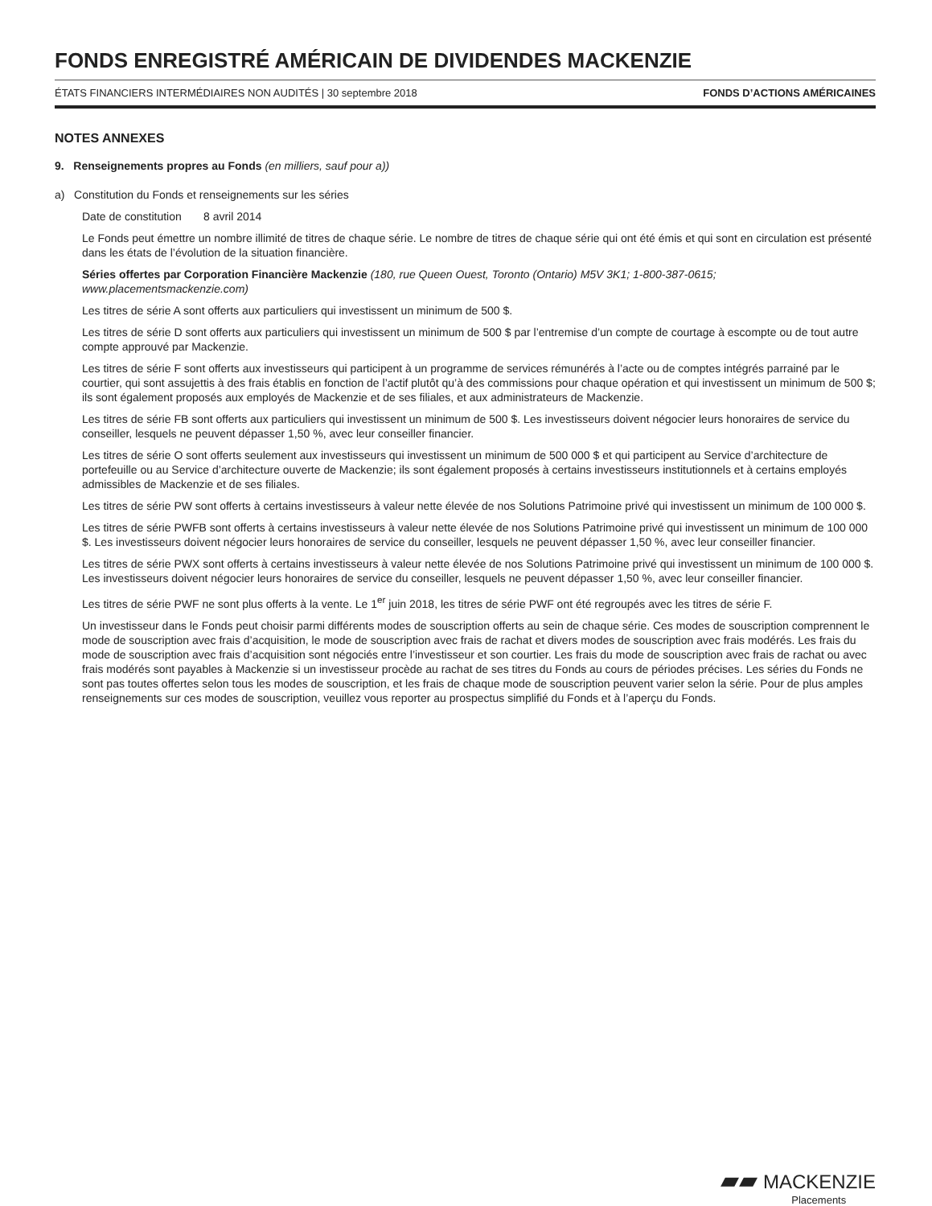FONDS ENREGISTRÉ AMÉRICAIN DE DIVIDENDES MACKENZIE
ÉTATS FINANCIERS INTERMÉDIAIRES NON AUDITÉS | 30 septembre 2018 FONDS D’ACTIONS AMÉRICAINES
NOTES ANNEXES
9. Renseignements propres au Fonds (en milliers, sauf pour a))
a) Constitution du Fonds et renseignements sur les séries
Date de constitution 8 avril 2014
Le Fonds peut émettre un nombre illimité de titres de chaque série. Le nombre de titres de chaque série qui ont été émis et qui sont en circulation est présenté dans les états de l’évolution de la situation financière.
Séries offertes par Corporation Financière Mackenzie (180, rue Queen Ouest, Toronto (Ontario) M5V 3K1; 1-800-387-0615; www.placementsmackenzie.com)
Les titres de série A sont offerts aux particuliers qui investissent un minimum de 500 $.
Les titres de série D sont offerts aux particuliers qui investissent un minimum de 500 $ par l’entremise d’un compte de courtage à escompte ou de tout autre compte approuvé par Mackenzie.
Les titres de série F sont offerts aux investisseurs qui participent à un programme de services rémunérés à l’acte ou de comptes intégrés parrainé par le courtier, qui sont assujettis à des frais établis en fonction de l’actif plutôt qu’à des commissions pour chaque opération et qui investissent un minimum de 500 $; ils sont également proposés aux employés de Mackenzie et de ses filiales, et aux administrateurs de Mackenzie.
Les titres de série FB sont offerts aux particuliers qui investissent un minimum de 500 $. Les investisseurs doivent négocier leurs honoraires de service du conseiller, lesquels ne peuvent dépasser 1,50 %, avec leur conseiller financier.
Les titres de série O sont offerts seulement aux investisseurs qui investissent un minimum de 500 000 $ et qui participent au Service d’architecture de portefeuille ou au Service d’architecture ouverte de Mackenzie; ils sont également proposés à certains investisseurs institutionnels et à certains employés admissibles de Mackenzie et de ses filiales.
Les titres de série PW sont offerts à certains investisseurs à valeur nette élevée de nos Solutions Patrimoine privé qui investissent un minimum de 100 000 $.
Les titres de série PWFB sont offerts à certains investisseurs à valeur nette élevée de nos Solutions Patrimoine privé qui investissent un minimum de 100 000 $. Les investisseurs doivent négocier leurs honoraires de service du conseiller, lesquels ne peuvent dépasser 1,50 %, avec leur conseiller financier.
Les titres de série PWX sont offerts à certains investisseurs à valeur nette élevée de nos Solutions Patrimoine privé qui investissent un minimum de 100 000 $. Les investisseurs doivent négocier leurs honoraires de service du conseiller, lesquels ne peuvent dépasser 1,50 %, avec leur conseiller financier.
Les titres de série PWF ne sont plus offerts à la vente. Le 1<sup>er</sup> juin 2018, les titres de série PWF ont été regroupés avec les titres de série F.
Un investisseur dans le Fonds peut choisir parmi différents modes de souscription offerts au sein de chaque série. Ces modes de souscription comprennent le mode de souscription avec frais d’acquisition, le mode de souscription avec frais de rachat et divers modes de souscription avec frais modérés. Les frais du mode de souscription avec frais d’acquisition sont négociés entre l’investisseur et son courtier. Les frais du mode de souscription avec frais de rachat ou avec frais modérés sont payables à Mackenzie si un investisseur procède au rachat de ses titres du Fonds au cours de périodes précises. Les séries du Fonds ne sont pas toutes offertes selon tous les modes de souscription, et les frais de chaque mode de souscription peuvent varier selon la série. Pour de plus amples renseignements sur ces modes de souscription, veuillez vous reporter au prospectus simplifié du Fonds et à l’aperçu du Fonds.
▰▰ MACKENZIE
Placements